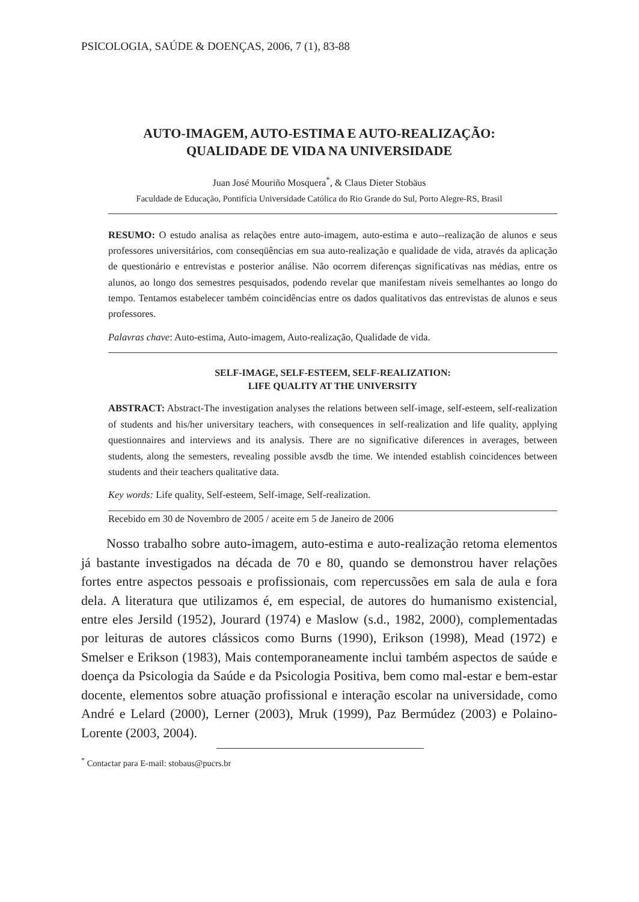PSICOLOGIA, SAÚDE & DOENÇAS, 2006, 7 (1), 83-88
AUTO-IMAGEM, AUTO-ESTIMA E AUTO-REALIZAÇÃO:
QUALIDADE DE VIDA NA UNIVERSIDADE
Juan José Mouriño Mosquera<sup>*</sup>, & Claus Dieter Stobäus
Faculdade de Educação, Pontifícia Universidade Católica do Rio Grande do Sul, Porto Alegre-RS, Brasil
RESUMO: O estudo analisa as relações entre auto-imagem, auto-estima e auto--realização de alunos e seus professores universitários, com conseqüências em sua auto-realização e qualidade de vida, através da aplicação de questionário e entrevistas e posterior análise. Não ocorrem diferenças significativas nas médias, entre os alunos, ao longo dos semestres pesquisados, podendo revelar que manifestam níveis semelhantes ao longo do tempo. Tentamos estabelecer também coincidências entre os dados qualitativos das entrevistas de alunos e seus professores.
Palavras chave: Auto-estima, Auto-imagem, Auto-realização, Qualidade de vida.
SELF-IMAGE, SELF-ESTEEM, SELF-REALIZATION:
LIFE QUALITY AT THE UNIVERSITY
ABSTRACT: Abstract-The investigation analyses the relations between self-image, self-esteem, self-realization of students and his/her universitary teachers, with consequences in self-realization and life quality, applying questionnaires and interviews and its analysis. There are no significative diferences in averages, between students, along the semesters, revealing possible avsdb the time. We intended establish coincidences between students and their teachers qualitative data.
Key words: Life quality, Self-esteem, Self-image, Self-realization.
Recebido em 30 de Novembro de 2005 / aceite em 5 de Janeiro de 2006
Nosso trabalho sobre auto-imagem, auto-estima e auto-realização retoma elementos já bastante investigados na década de 70 e 80, quando se demonstrou haver relações fortes entre aspectos pessoais e profissionais, com repercussões em sala de aula e fora dela. A literatura que utilizamos é, em especial, de autores do humanismo existencial, entre eles Jersild (1952), Jourard (1974) e Maslow (s.d., 1982, 2000), complementadas por leituras de autores clássicos como Burns (1990), Erikson (1998), Mead (1972) e Smelser e Erikson (1983), Mais contemporaneamente inclui também aspectos de saúde e doença da Psicologia da Saúde e da Psicologia Positiva, bem como mal-estar e bem-estar docente, elementos sobre atuação profissional e interação escolar na universidade, como André e Lelard (2000), Lerner (2003), Mruk (1999), Paz Bermúdez (2003) e Polaino-Lorente (2003, 2004).
<sup>*</sup> Contactar para E-mail: stobaus@pucrs.br